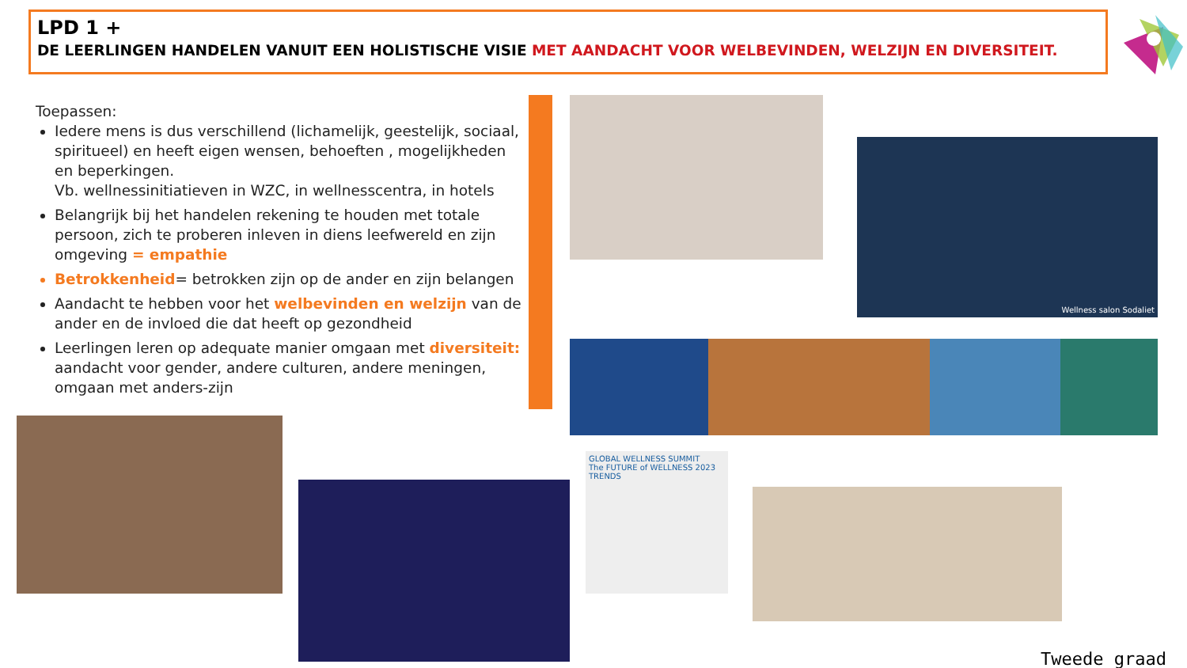LPD 1 +
DE LEERLINGEN HANDELEN VANUIT EEN HOLISTISCHE VISIE MET AANDACHT VOOR WELBEVINDEN, WELZIJN EN DIVERSITEIT.
Toepassen:
Iedere mens is dus verschillend (lichamelijk, geestelijk, sociaal, spiritueel) en heeft eigen wensen, behoeften , mogelijkheden en beperkingen.
Vb. wellnessinitiatieven in WZC, in wellnesscentra, in hotels
Belangrijk bij het handelen rekening te houden met totale persoon, zich te proberen inleven in diens leefwereld en zijn omgeving = empathie
Betrokkenheid= betrokken zijn op de ander en zijn belangen
Aandacht te hebben voor het welbevinden en welzijn van de ander en de invloed die dat heeft op gezondheid
Leerlingen leren op adequate manier omgaan met diversiteit: aandacht voor gender, andere culturen, andere meningen, omgaan met anders-zijn
Wellness salon Sodaliet
GLOBAL WELLNESS SUMMIT
The FUTURE of WELLNESS 2023 TRENDS
Tweede graad